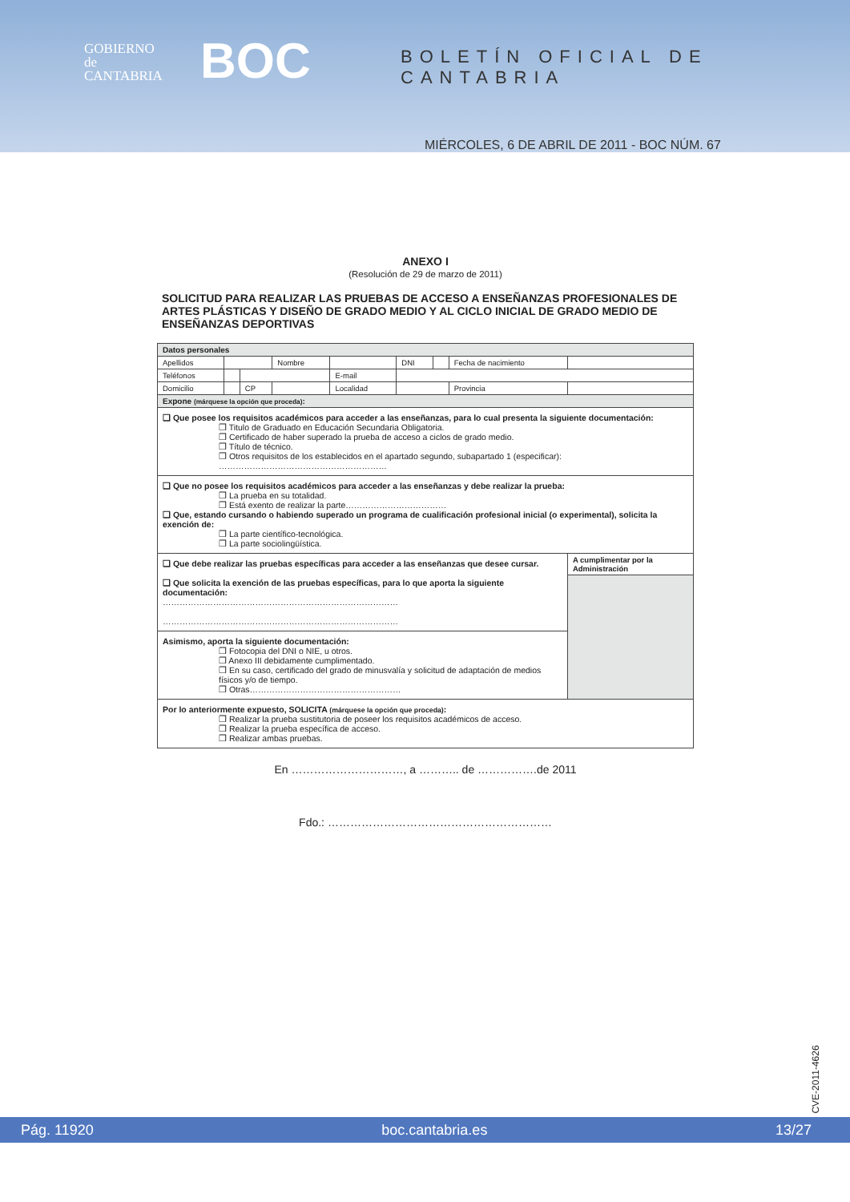GOBIERNO
de
CANTABRIA
BOC BOLETÍN OFICIAL DE CANTABRIA
MIÉRCOLES, 6 DE ABRIL DE 2011 - BOC NÚM. 67
ANEXO I
(Resolución de 29 de marzo de 2011)
SOLICITUD PARA REALIZAR LAS PRUEBAS DE ACCESO A ENSEÑANZAS PROFESIONALES DE ARTES PLÁSTICAS Y DISEÑO DE GRADO MEDIO Y AL CICLO INICIAL DE GRADO MEDIO DE ENSEÑANZAS DEPORTIVAS
| Datos personales | | | | | | | | |
| Apellidos | | | Nombre | | DNI | | Fecha de nacimiento | |
| Teléfonos | | | | E-mail | | | | |
| Domicilio | | CP | | Localidad | | | Provincia | |
| Expone (márquese la opción que proceda) : | | | | | | | | |
| ❑ Que posee los requisitos académicos para acceder a las enseñanzas, para lo cual presenta la siguiente documentación: ❒ Titulo de Graduado en Educación Secundaria Obligatoria. ❒ Certificado de haber superado la prueba de acceso a ciclos de grado medio. ❒ Título de técnico. ❒ Otros requisitos de los establecidos en el apartado segundo, subapartado 1 (especificar): …………………………………………………… | | | | | | | | |
| ❑ Que no posee los requisitos académicos para acceder a las enseñanzas y debe realizar la prueba: ❒ La prueba en su totalidad. ❒ Está exento de realizar la parte……………………………… ❑ Que, estando cursando o habiendo superado un programa de cualificación profesional inicial (o experimental), solicita la exención de: ❒ La parte científico-tecnológica. ❒ La parte sociolingüística. | | | | | | | | |
| ❑ Que debe realizar las pruebas específicas para acceder a las enseñanzas que desee cursar. ❑ Que solicita la exención de las pruebas específicas, para lo que aporta la siguiente documentación: ………………………………………………………………………… ………………………………………………………………………… | | | | | | | | A cumplimentar por la Administración |
| Asimismo, aporta la siguiente documentación: ❒ Fotocopia del DNI o NIE, u otros. ❒ Anexo III debidamente cumplimentado. ❒ En su caso, certificado del grado de minusvalía y solicitud de adaptación de medios físicos y/o de tiempo. ❒ Otras……………………………………………… | | | | | | | | |
| Por lo anteriormente expuesto, SOLICITA (márquese la opción que proceda) : ❒ Realizar la prueba sustitutoria de poseer los requisitos académicos de acceso. ❒ Realizar la prueba específica de acceso. ❒ Realizar ambas pruebas. | | | | | | | | |
En …………………………, a ……….. de …………….de 2011
Fdo.: ……………………………………………………
CVE-2011-4626
Pág. 11920 boc.cantabria.es 13/27